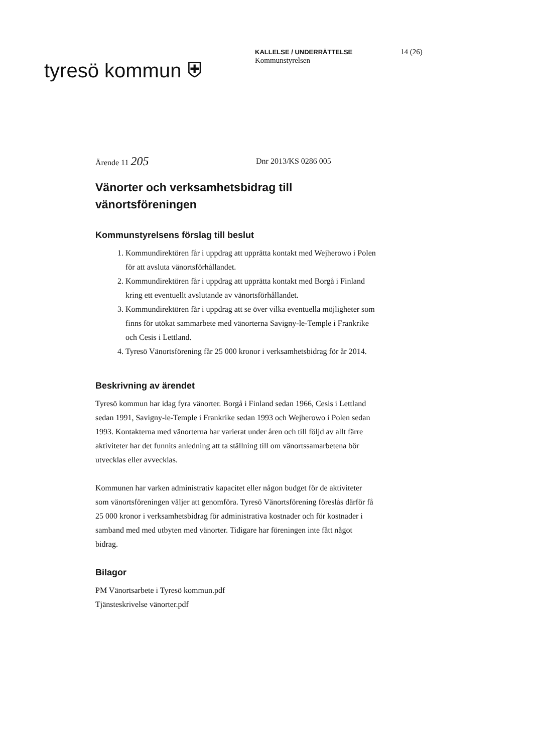tyresö kommun ⛨
KALLELSE / UNDERRÄTTELSE
Kommunstyrelsen
14 (26)
Ärende 11 205
Dnr 2013/KS 0286 005
Vänorter och verksamhetsbidrag till vänortsföreningen
Kommunstyrelsens förslag till beslut
1. Kommundirektören får i uppdrag att upprätta kontakt med Wejherowo i Polen för att avsluta vänortsförhållandet.
2. Kommundirektören får i uppdrag att upprätta kontakt med Borgå i Finland kring ett eventuellt avslutande av vänortsförhållandet.
3. Kommundirektören får i uppdrag att se över vilka eventuella möjligheter som finns för utökat sammarbete med vänorterna Savigny-le-Temple i Frankrike och Cesis i Lettland.
4. Tyresö Vänortsförening får 25 000 kronor i verksamhetsbidrag för år 2014.
Beskrivning av ärendet
Tyresö kommun har idag fyra vänorter. Borgå i Finland sedan 1966, Cesis i Lettland sedan 1991, Savigny-le-Temple i Frankrike sedan 1993 och Wejherowo i Polen sedan 1993. Kontakterna med vänorterna har varierat under åren och till följd av allt färre aktiviteter har det funnits anledning att ta ställning till om vänortssamarbetena bör utvecklas eller avvecklas.
Kommunen har varken administrativ kapacitet eller någon budget för de aktiviteter som vänortsföreningen väljer att genomföra. Tyresö Vänortsförening föreslås därför få 25 000 kronor i verksamhetsbidrag för administrativa kostnader och för kostnader i samband med med utbyten med vänorter. Tidigare har föreningen inte fått något bidrag.
Bilagor
PM Vänortsarbete i Tyresö kommun.pdf
Tjänsteskrivelse vänorter.pdf